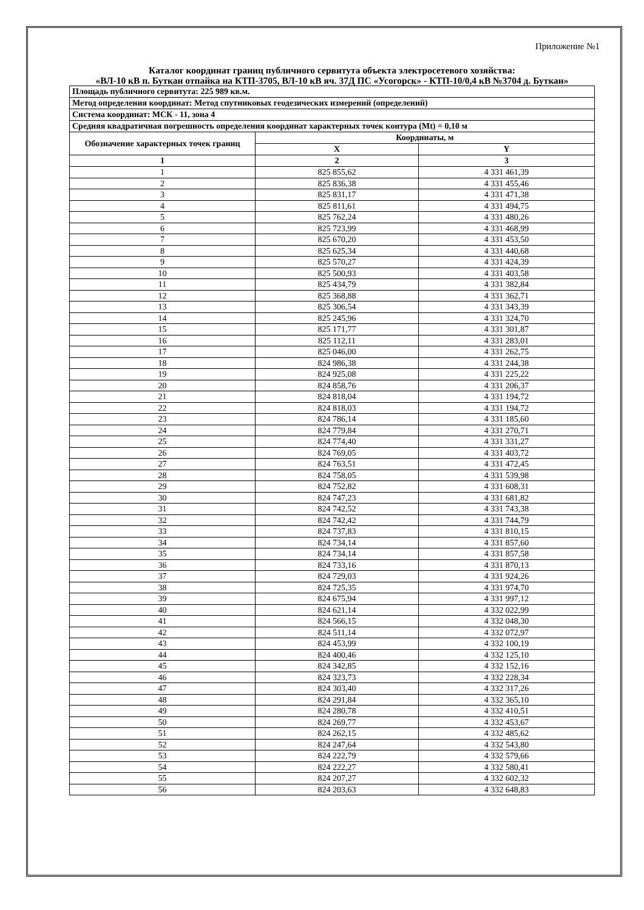Приложение №1
Каталог координат границ публичного сервитута объекта электросетевого хозяйства:
«ВЛ-10 кВ п. Буткан отпайка на КТП-3705, ВЛ-10 кВ яч. 37Д ПС «Усогорск» - КТП-10/0,4 кВ №3704 д. Буткан»
| Площадь публичного сервитута: 225 989 кв.м. | | |
| Метод определения координат: Метод спутниковых геодезических измерений (определений) | | |
| Система координат: МСК - 11, зона 4 | | |
| Средняя квадратичная погрешность определения координат характерных точек контура (Mt) = 0,10 м | | |
| Обозначение характерных точек границ | Координаты, м | |
| | X | Y |
| 1 | 2 | 3 |
| 1 | 825 855,62 | 4 331 461,39 |
| 2 | 825 836,38 | 4 331 455,46 |
| 3 | 825 831,17 | 4 331 471,38 |
| 4 | 825 811,61 | 4 331 494,75 |
| 5 | 825 762,24 | 4 331 480,26 |
| 6 | 825 723,99 | 4 331 468,99 |
| 7 | 825 670,20 | 4 331 453,50 |
| 8 | 825 625,34 | 4 331 440,68 |
| 9 | 825 570,27 | 4 331 424,39 |
| 10 | 825 500,93 | 4 331 403,58 |
| 11 | 825 434,79 | 4 331 382,84 |
| 12 | 825 368,88 | 4 331 362,71 |
| 13 | 825 306,54 | 4 331 343,39 |
| 14 | 825 245,96 | 4 331 324,70 |
| 15 | 825 171,77 | 4 331 301,87 |
| 16 | 825 112,11 | 4 331 283,01 |
| 17 | 825 046,00 | 4 331 262,75 |
| 18 | 824 986,38 | 4 331 244,38 |
| 19 | 824 925,08 | 4 331 225,22 |
| 20 | 824 858,76 | 4 331 206,37 |
| 21 | 824 818,04 | 4 331 194,72 |
| 22 | 824 818,03 | 4 331 194,72 |
| 23 | 824 786,14 | 4 331 185,60 |
| 24 | 824 779,84 | 4 331 270,71 |
| 25 | 824 774,40 | 4 331 331,27 |
| 26 | 824 769,05 | 4 331 403,72 |
| 27 | 824 763,51 | 4 331 472,45 |
| 28 | 824 758,05 | 4 331 539,98 |
| 29 | 824 752,82 | 4 331 608,31 |
| 30 | 824 747,23 | 4 331 681,82 |
| 31 | 824 742,52 | 4 331 743,38 |
| 32 | 824 742,42 | 4 331 744,79 |
| 33 | 824 737,83 | 4 331 810,15 |
| 34 | 824 734,14 | 4 331 857,60 |
| 35 | 824 734,14 | 4 331 857,58 |
| 36 | 824 733,16 | 4 331 870,13 |
| 37 | 824 729,03 | 4 331 924,26 |
| 38 | 824 725,35 | 4 331 974,70 |
| 39 | 824 675,94 | 4 331 997,12 |
| 40 | 824 621,14 | 4 332 022,99 |
| 41 | 824 566,15 | 4 332 048,30 |
| 42 | 824 511,14 | 4 332 072,97 |
| 43 | 824 453,99 | 4 332 100,19 |
| 44 | 824 400,46 | 4 332 125,10 |
| 45 | 824 342,85 | 4 332 152,16 |
| 46 | 824 323,73 | 4 332 228,34 |
| 47 | 824 303,40 | 4 332 317,26 |
| 48 | 824 291,84 | 4 332 365,10 |
| 49 | 824 280,78 | 4 332 410,51 |
| 50 | 824 269,77 | 4 332 453,67 |
| 51 | 824 262,15 | 4 332 485,62 |
| 52 | 824 247,64 | 4 332 543,80 |
| 53 | 824 222,79 | 4 332 579,66 |
| 54 | 824 222,27 | 4 332 580,41 |
| 55 | 824 207,27 | 4 332 602,32 |
| 56 | 824 203,63 | 4 332 648,83 |